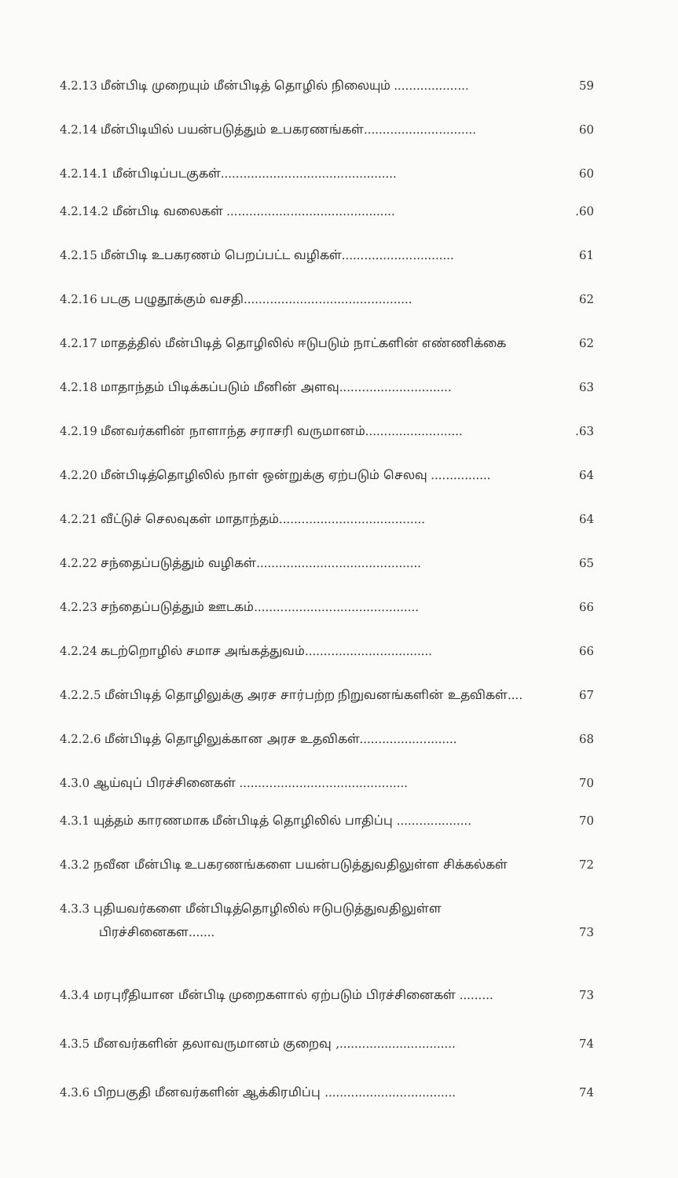4.2.13 மீன்பிடி முறையும் மீன்பிடித் தொழில் நிலையும் .................... 59
4.2.14 மீன்பிடியில் பயன்படுத்தும் உபகரணங்கள்.............................. 60
4.2.14.1 மீன்பிடிப்படகுகள்............................................... 60
4.2.14.2 மீன்பிடி வலைகள் ..............................................60
4.2.15 மீன்பிடி உபகரணம் பெறப்பட்ட வழிகள்.............................. 61
4.2.16 படகு பழுதூக்கும் வசதி............................................. 62
4.2.17 மாதத்தில் மீன்பிடித் தொழிலில் ஈடுபடும் நாட்களின் எண்ணிக்கை 62
4.2.18 மாதாந்தம் பிடிக்கப்படும் மீனின் அளவு.............................. 63
4.2.19 மீனவர்களின் நாளாந்த சராசரி வருமானம்...........................63
4.2.20 மீன்பிடித்தொழிலில் நாள் ஒன்றுக்கு ஏற்படும் செலவு ................ 64
4.2.21 வீட்டுச் செலவுகள் மாதாந்தம்....................................... 64
4.2.22 சந்தைப்படுத்தும் வழிகள்............................................ 65
4.2.23 சந்தைப்படுத்தும் ஊடகம்............................................ 66
4.2.24 கடற்றொழில் சமாச அங்கத்துவம்.................................. 66
4.2.2.5 மீன்பிடித் தொழிலுக்கு அரச சார்பற்ற நிறுவனங்களின் உதவிகள்.... 67
4.2.2.6 மீன்பிடித் தொழிலுக்கான அரச உதவிகள்.......................... 68
4.3.0 ஆய்வுப் பிரச்சினைகள் ............................................. 70
4.3.1 யுத்தம் காரணமாக மீன்பிடித் தொழிலில் பாதிப்பு .................... 70
4.3.2 நவீன மீன்பிடி உபகரணங்களை பயன்படுத்துவதிலுள்ள சிக்கல்கள் 72
4.3.3 புதியவர்களை மீன்பிடித்தொழிலில் ஈடுபடுத்துவதிலுள்ள
பிரச்சினைகள....... 73
4.3.4 மரபுரீதியான மீன்பிடி முறைகளால் ஏற்படும் பிரச்சினைகள் ......... 73
4.3.5 மீனவர்களின் தலாவருமானம் குறைவு ,............................... 74
4.3.6 பிறபகுதி மீனவர்களின் ஆக்கிரமிப்பு ................................... 74